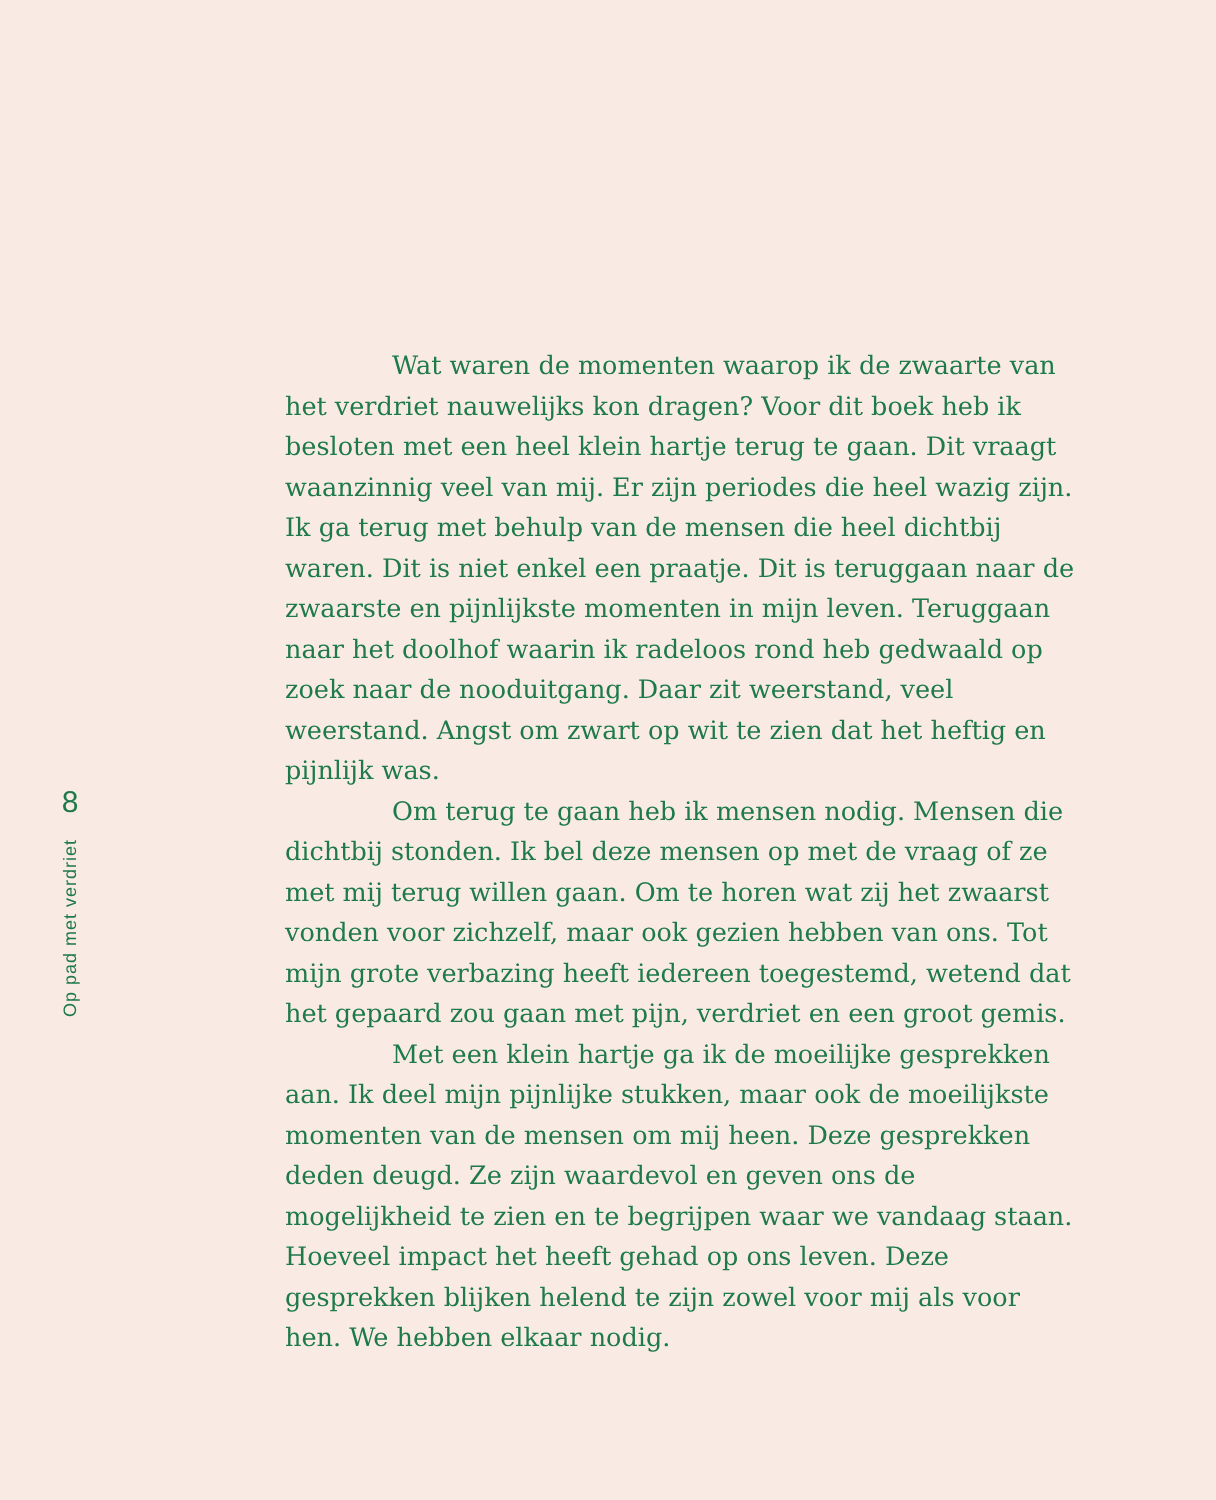8
Op pad met verdriet
Wat waren de momenten waarop ik de zwaarte van het verdriet nauwelijks kon dragen? Voor dit boek heb ik besloten met een heel klein hartje terug te gaan. Dit vraagt waanzinnig veel van mij. Er zijn periodes die heel wazig zijn. Ik ga terug met behulp van de mensen die heel dichtbij waren. Dit is niet enkel een praatje. Dit is teruggaan naar de zwaarste en pijnlijkste momenten in mijn leven. Teruggaan naar het doolhof waarin ik radeloos rond heb gedwaald op zoek naar de nooduitgang. Daar zit weerstand, veel weerstand. Angst om zwart op wit te zien dat het heftig en pijnlijk was.
Om terug te gaan heb ik mensen nodig. Mensen die dichtbij stonden. Ik bel deze mensen op met de vraag of ze met mij terug willen gaan. Om te horen wat zij het zwaarst vonden voor zichzelf, maar ook gezien hebben van ons. Tot mijn grote verbazing heeft iedereen toegestemd, wetend dat het gepaard zou gaan met pijn, verdriet en een groot gemis.
Met een klein hartje ga ik de moeilijke gesprekken aan. Ik deel mijn pijnlijke stukken, maar ook de moeilijkste momenten van de mensen om mij heen. Deze gesprekken deden deugd. Ze zijn waardevol en geven ons de mogelijkheid te zien en te begrijpen waar we vandaag staan. Hoeveel impact het heeft gehad op ons leven. Deze gesprekken blijken helend te zijn zowel voor mij als voor hen. We hebben elkaar nodig.